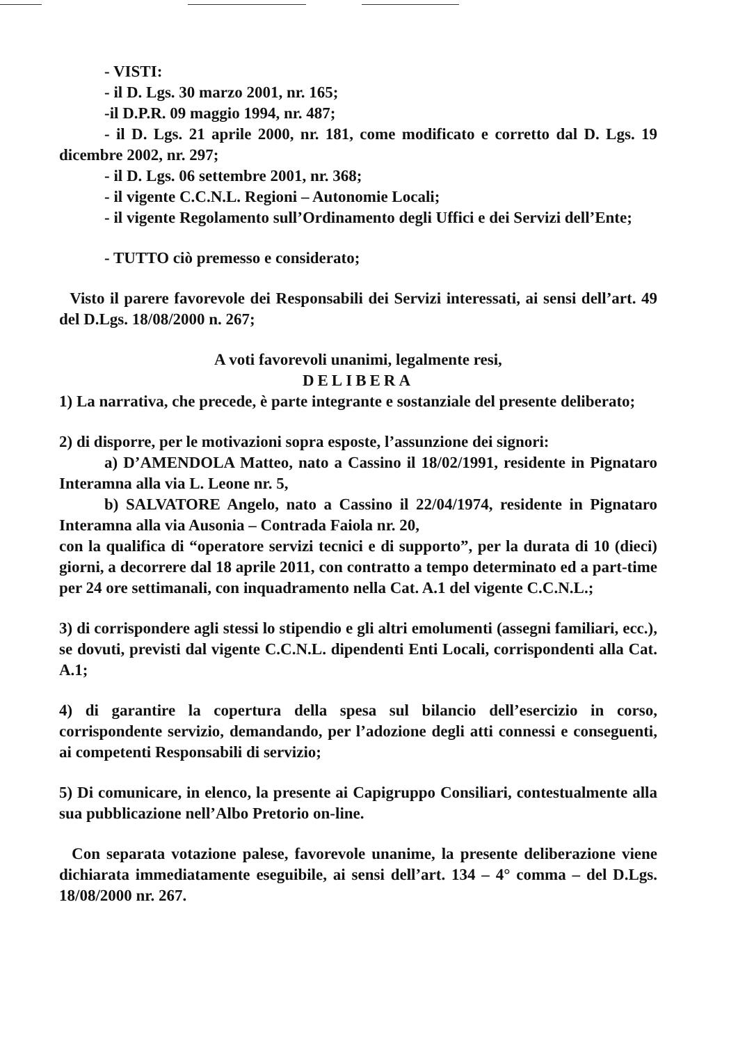- VISTI:
- il D. Lgs. 30 marzo 2001, nr. 165;
-il D.P.R. 09 maggio 1994, nr. 487;
- il D. Lgs. 21 aprile 2000, nr. 181, come modificato e corretto dal D. Lgs. 19 dicembre 2002, nr. 297;
- il D. Lgs. 06 settembre 2001, nr. 368;
- il vigente C.C.N.L. Regioni – Autonomie Locali;
- il vigente Regolamento sull’Ordinamento degli Uffici e dei Servizi dell’Ente;
- TUTTO ciò premesso e considerato;
Visto il parere favorevole dei Responsabili dei Servizi interessati, ai sensi dell’art. 49 del D.Lgs. 18/08/2000 n. 267;
A voti favorevoli unanimi, legalmente resi,
DELIBERA
1) La narrativa, che precede, è parte integrante e sostanziale del presente deliberato;
2) di disporre, per le motivazioni sopra esposte, l’assunzione dei signori:
a) D’AMENDOLA Matteo, nato a Cassino il 18/02/1991, residente in Pignataro Interamna alla via L. Leone nr. 5,
b) SALVATORE Angelo, nato a Cassino il 22/04/1974, residente in Pignataro Interamna alla via Ausonia – Contrada Faiola nr. 20,
con la qualifica di “operatore servizi tecnici e di supporto”, per la durata di 10 (dieci) giorni, a decorrere dal 18 aprile 2011, con contratto a tempo determinato ed a part-time per 24 ore settimanali, con inquadramento nella Cat. A.1 del vigente C.C.N.L.;
3) di corrispondere agli stessi lo stipendio e gli altri emolumenti (assegni familiari, ecc.), se dovuti, previsti dal vigente C.C.N.L. dipendenti Enti Locali, corrispondenti alla Cat. A.1;
4) di garantire la copertura della spesa sul bilancio dell’esercizio in corso, corrispondente servizio, demandando, per l’adozione degli atti connessi e conseguenti, ai competenti Responsabili di servizio;
5) Di comunicare, in elenco, la presente ai Capigruppo Consiliari, contestualmente alla sua pubblicazione nell’Albo Pretorio on-line.
Con separata votazione palese, favorevole unanime, la presente deliberazione viene dichiarata immediatamente eseguibile, ai sensi dell’art. 134 – 4° comma – del D.Lgs. 18/08/2000 nr. 267.